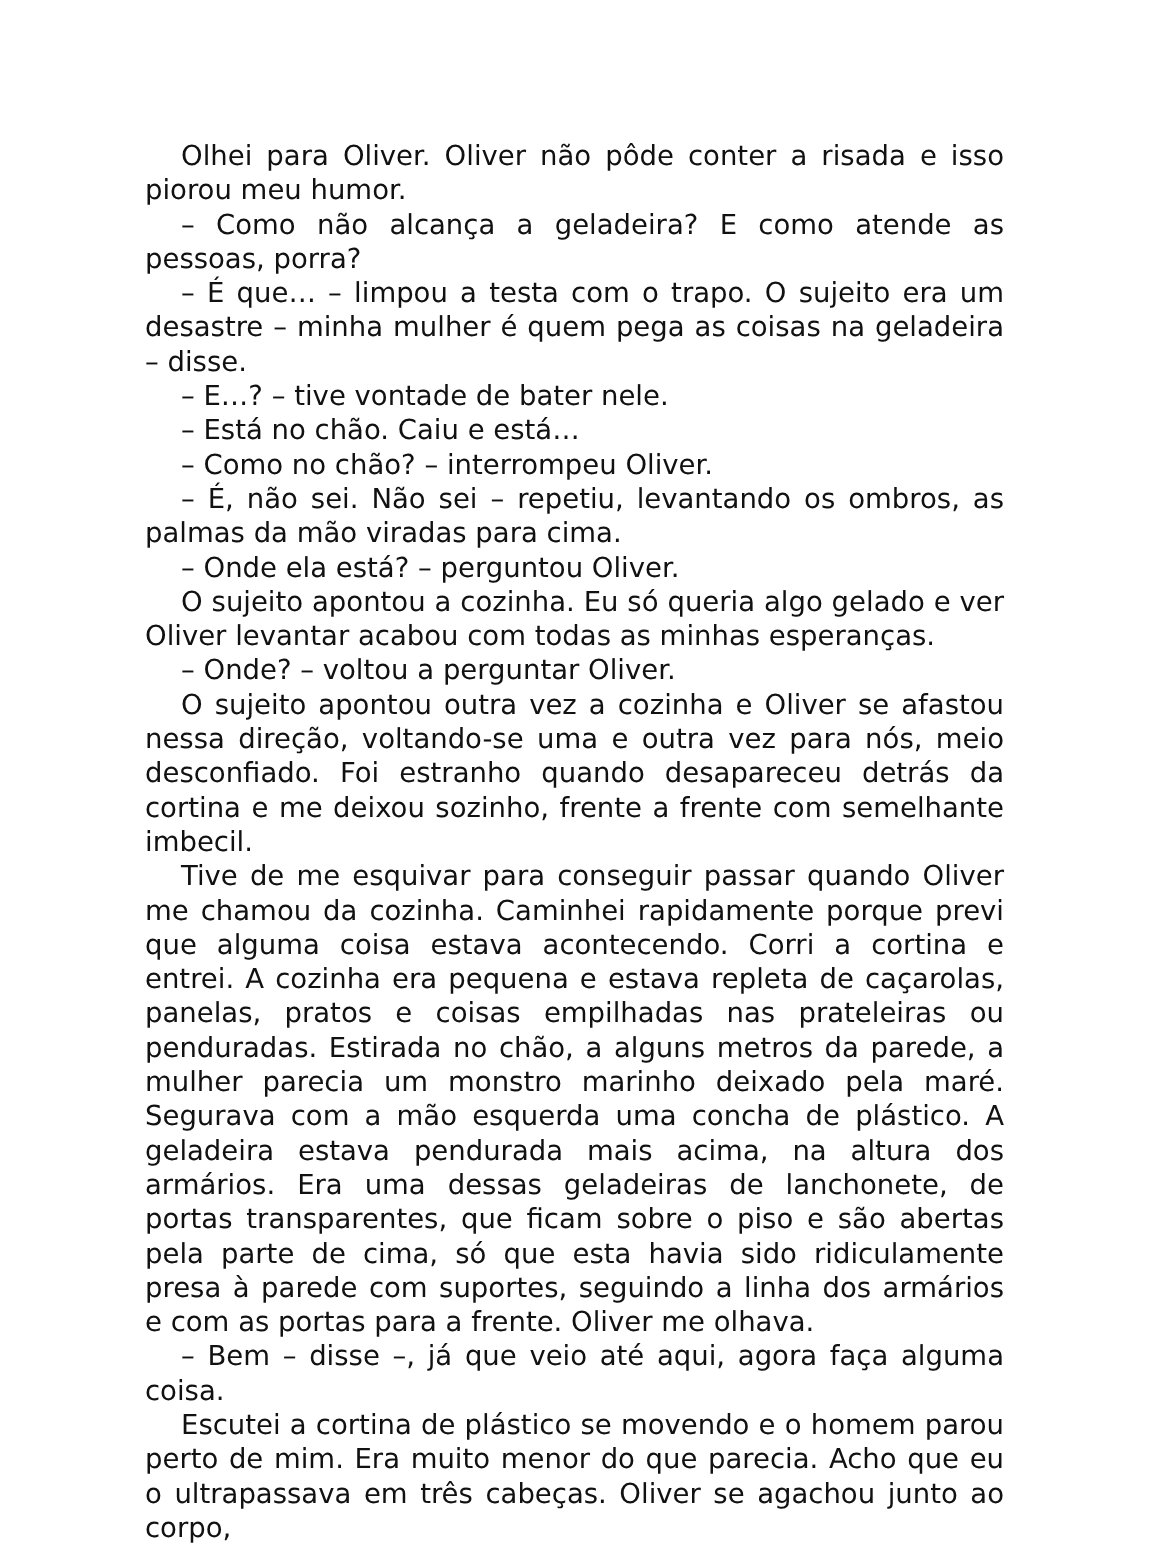Olhei para Oliver. Oliver não pôde conter a risada e isso piorou meu humor.
– Como não alcança a geladeira? E como atende as pessoas, porra?
– É que… – limpou a testa com o trapo. O sujeito era um desastre – minha mulher é quem pega as coisas na geladeira – disse.
– E…? – tive vontade de bater nele.
– Está no chão. Caiu e está…
– Como no chão? – interrompeu Oliver.
– É, não sei. Não sei – repetiu, levantando os ombros, as palmas da mão viradas para cima.
– Onde ela está? – perguntou Oliver.
O sujeito apontou a cozinha. Eu só queria algo gelado e ver Oliver levantar acabou com todas as minhas esperanças.
– Onde? – voltou a perguntar Oliver.
O sujeito apontou outra vez a cozinha e Oliver se afastou nessa direção, voltando-se uma e outra vez para nós, meio desconfiado. Foi estranho quando desapareceu detrás da cortina e me deixou sozinho, frente a frente com semelhante imbecil.
Tive de me esquivar para conseguir passar quando Oliver me chamou da cozinha. Caminhei rapidamente porque previ que alguma coisa estava acontecendo. Corri a cortina e entrei. A cozinha era pequena e estava repleta de caçarolas, panelas, pratos e coisas empilhadas nas prateleiras ou penduradas. Estirada no chão, a alguns metros da parede, a mulher parecia um monstro marinho deixado pela maré. Segurava com a mão esquerda uma concha de plástico. A geladeira estava pendurada mais acima, na altura dos armários. Era uma dessas geladeiras de lanchonete, de portas transparentes, que ficam sobre o piso e são abertas pela parte de cima, só que esta havia sido ridiculamente presa à parede com suportes, seguindo a linha dos armários e com as portas para a frente. Oliver me olhava.
– Bem – disse –, já que veio até aqui, agora faça alguma coisa.
Escutei a cortina de plástico se movendo e o homem parou perto de mim. Era muito menor do que parecia. Acho que eu o ultrapassava em três cabeças. Oliver se agachou junto ao corpo,